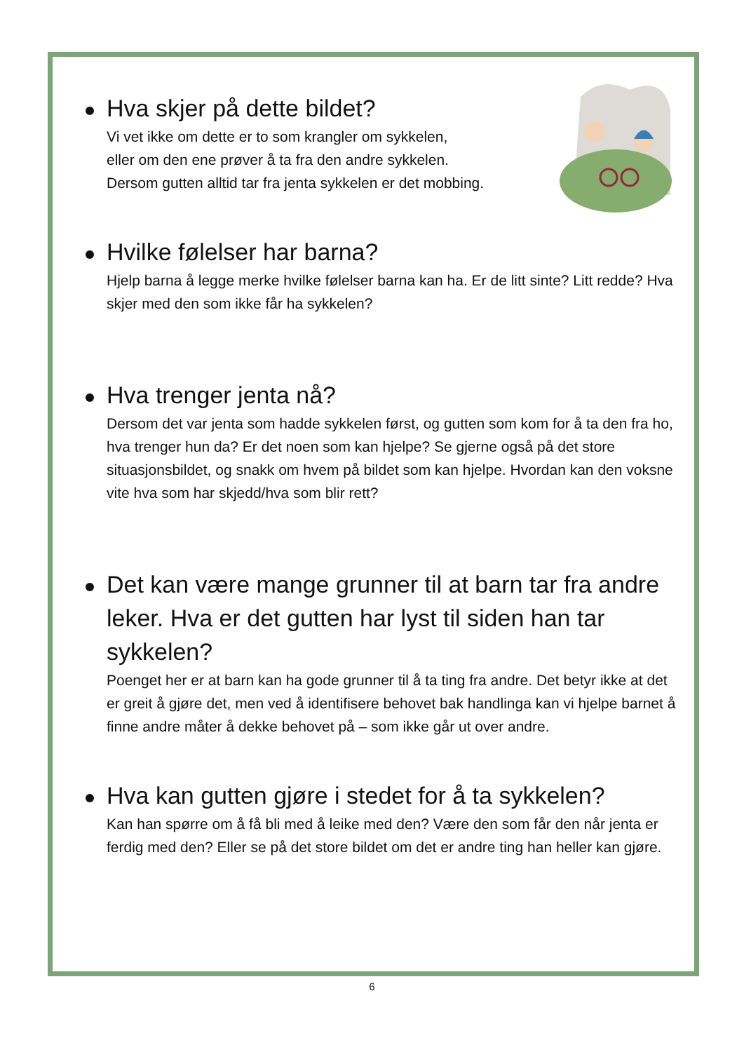Hva skjer på dette bildet?
Vi vet ikke om dette er to som krangler om sykkelen,
eller om den ene prøver å ta fra den andre sykkelen.
Dersom gutten alltid tar fra jenta sykkelen er det mobbing.
Hvilke følelser har barna?
Hjelp barna å legge merke hvilke følelser barna kan ha. Er de litt sinte? Litt redde? Hva skjer med den som ikke får ha sykkelen?
Hva trenger jenta nå?
Dersom det var jenta som hadde sykkelen først, og gutten som kom for å ta den fra ho, hva trenger hun da? Er det noen som kan hjelpe? Se gjerne også på det store situasjonsbildet, og snakk om hvem på bildet som kan hjelpe. Hvordan kan den voksne vite hva som har skjedd/hva som blir rett?
Det kan være mange grunner til at barn tar fra andre leker. Hva er det gutten har lyst til siden han tar sykkelen?
Poenget her er at barn kan ha gode grunner til å ta ting fra andre. Det betyr ikke at det er greit å gjøre det, men ved å identifisere behovet bak handlinga kan vi hjelpe barnet å finne andre måter å dekke behovet på – som ikke går ut over andre.
Hva kan gutten gjøre i stedet for å ta sykkelen?
Kan han spørre om å få bli med å leike med den? Være den som får den når jenta er ferdig med den? Eller se på det store bildet om det er andre ting han heller kan gjøre.
6